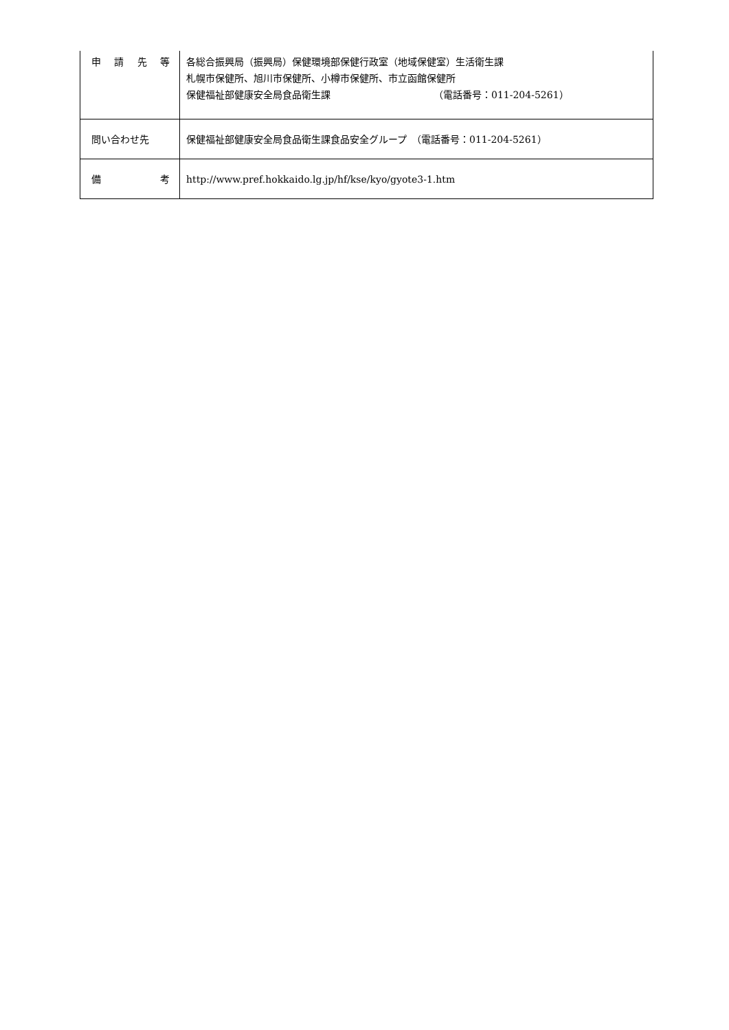| 申 請 先 等 | 各総合振興局（振興局）保健環境部保健行政室（地域保健室）生活衛生課 札幌市保健所、旭川市保健所、小樽市保健所、市立函館保健所 保健福祉部健康安全局食品衛生課 （電話番号：011-204-5261） |
| 問い合わせ先 | 保健福祉部健康安全局食品衛生課食品安全グループ （電話番号：011-204-5261） |
| 備 考 | http://www.pref.hokkaido.lg.jp/hf/kse/kyo/gyote3-1.htm |